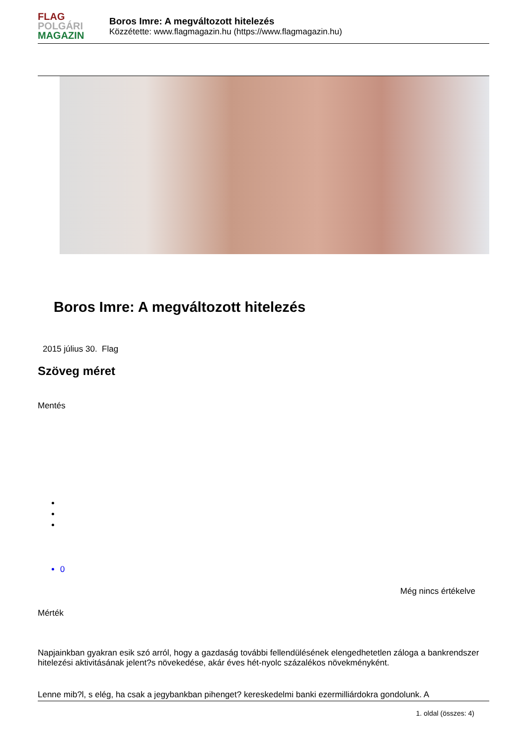FLAG
POLGÁRI
MAGAZIN
Boros Imre: A megváltozott hitelezés
Közzétette: www.flagmagazin.hu (https://www.flagmagazin.hu)
Boros Imre: A megváltozott hitelezés
2015 július 30. Flag
Szöveg méret
Mentés
0
Még nincs értékelve
Mérték
Napjainkban gyakran esik szó arról, hogy a gazdaság további fellendülésének elengedhetetlen záloga a bankrendszer hitelezési aktivitásának jelent?s növekedése, akár éves hét-nyolc százalékos növekményként.
Lenne mib?l, s elég, ha csak a jegybankban pihenget? kereskedelmi banki ezermilliárdokra gondolunk. A
1. oldal (összes: 4)